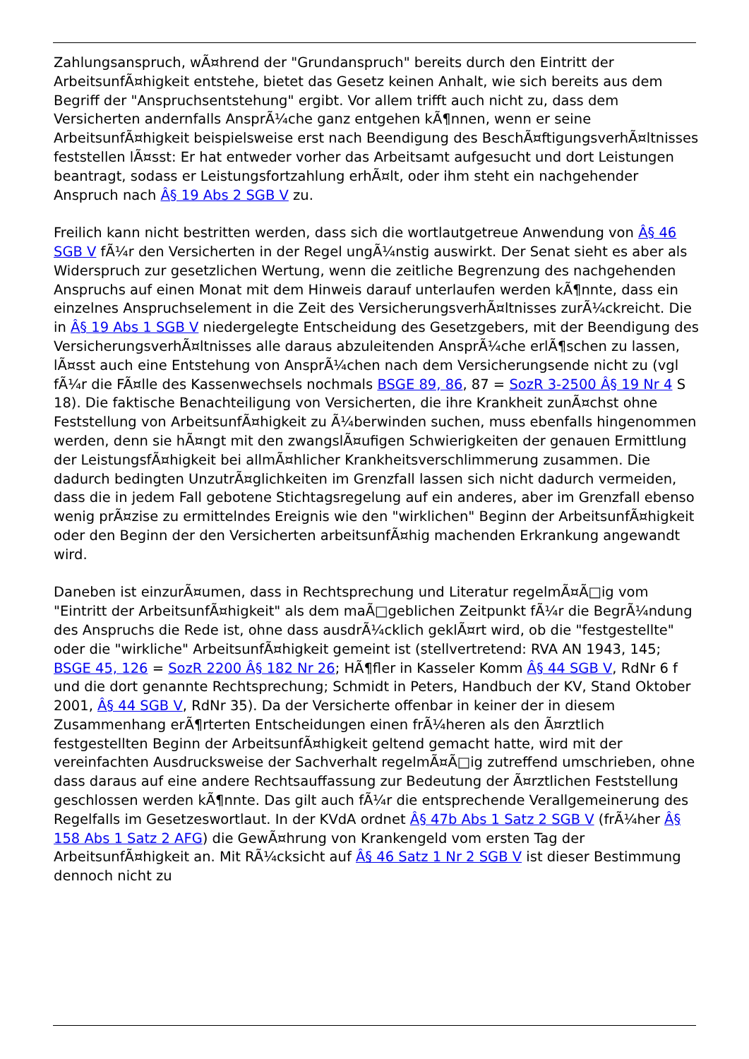Zahlungsanspruch, wÃ¤hrend der "Grundanspruch" bereits durch den Eintritt der ArbeitsunfÃ¤higkeit entstehe, bietet das Gesetz keinen Anhalt, wie sich bereits aus dem Begriff der "Anspruchsentstehung" ergibt. Vor allem trifft auch nicht zu, dass dem Versicherten andernfalls AnsprÃ¼che ganz entgehen kÃ¶nnen, wenn er seine ArbeitsunfÃ¤higkeit beispielsweise erst nach Beendigung des BeschÃ¤ftigungsverhÃ¤ltnisses feststellen lÃ¤sst: Er hat entweder vorher das Arbeitsamt aufgesucht und dort Leistungen beantragt, sodass er Leistungsfortzahlung erhÃ¤lt, oder ihm steht ein nachgehender Anspruch nach Â§ 19 Abs 2 SGB V zu.
Freilich kann nicht bestritten werden, dass sich die wortlautgetreue Anwendung von Â§ 46 SGB V fÃ¼r den Versicherten in der Regel ungÃ¼nstig auswirkt. Der Senat sieht es aber als Widerspruch zur gesetzlichen Wertung, wenn die zeitliche Begrenzung des nachgehenden Anspruchs auf einen Monat mit dem Hinweis darauf unterlaufen werden kÃ¶nnte, dass ein einzelnes Anspruchselement in die Zeit des VersicherungsverhÃ¤ltnisses zurÃ¼ckreicht. Die in Â§ 19 Abs 1 SGB V niedergelegte Entscheidung des Gesetzgebers, mit der Beendigung des VersicherungsverhÃ¤ltnisses alle daraus abzuleitenden AnsprÃ¼che erlÃ¶schen zu lassen, lÃ¤sst auch eine Entstehung von AnsprÃ¼chen nach dem Versicherungsende nicht zu (vgl fÃ¼r die FÃ¤lle des Kassenwechsels nochmals BSGE 89, 86, 87 = SozR 3-2500 Â§ 19 Nr 4 S 18). Die faktische Benachteiligung von Versicherten, die ihre Krankheit zunÃ¤chst ohne Feststellung von ArbeitsunfÃ¤higkeit zu Ã¼berwinden suchen, muss ebenfalls hingenommen werden, denn sie hÃ¤ngt mit den zwangslÃ¤ufigen Schwierigkeiten der genauen Ermittlung der LeistungsfÃ¤higkeit bei allmÃ¤hlicher Krankheitsverschlimmerung zusammen. Die dadurch bedingten UnzutrÃ¤glichkeiten im Grenzfall lassen sich nicht dadurch vermeiden, dass die in jedem Fall gebotene Stichtagsregelung auf ein anderes, aber im Grenzfall ebenso wenig prÃ¤zise zu ermittelndes Ereignis wie den "wirklichen" Beginn der ArbeitsunfÃ¤higkeit oder den Beginn der den Versicherten arbeitsunfÃ¤hig machenden Erkrankung angewandt wird.
Daneben ist einzurÃ¤umen, dass in Rechtsprechung und Literatur regelmÃ¤Ã□ig vom "Eintritt der ArbeitsunfÃ¤higkeit" als dem maÃ□geblichen Zeitpunkt fÃ¼r die BegrÃ¼ndung des Anspruchs die Rede ist, ohne dass ausdrÃ¼cklich geklÃ¤rt wird, ob die "festgestellte" oder die "wirkliche" ArbeitsunfÃ¤higkeit gemeint ist (stellvertretend: RVA AN 1943, 145; BSGE 45, 126 = SozR 2200 Â§ 182 Nr 26; HÃ¶fler in Kasseler Komm Â§ 44 SGB V, RdNr 6 f und die dort genannte Rechtsprechung; Schmidt in Peters, Handbuch der KV, Stand Oktober 2001, Â§ 44 SGB V, RdNr 35). Da der Versicherte offenbar in keiner der in diesem Zusammenhang erÃ¶rterten Entscheidungen einen frÃ¼heren als den Ã¤rztlich festgestellten Beginn der ArbeitsunfÃ¤higkeit geltend gemacht hatte, wird mit der vereinfachten Ausdrucksweise der Sachverhalt regelmÃ¤Ã□ig zutreffend umschrieben, ohne dass daraus auf eine andere Rechtsauffassung zur Bedeutung der Ã¤rztlichen Feststellung geschlossen werden kÃ¶nnte. Das gilt auch fÃ¼r die entsprechende Verallgemeinerung des Regelfalls im Gesetzeswortlaut. In der KVdA ordnet Â§ 47b Abs 1 Satz 2 SGB V (frÃ¼her Â§ 158 Abs 1 Satz 2 AFG) die GewÃ¤hrung von Krankengeld vom ersten Tag der ArbeitsunfÃ¤higkeit an. Mit RÃ¼cksicht auf Â§ 46 Satz 1 Nr 2 SGB V ist dieser Bestimmung dennoch nicht zu